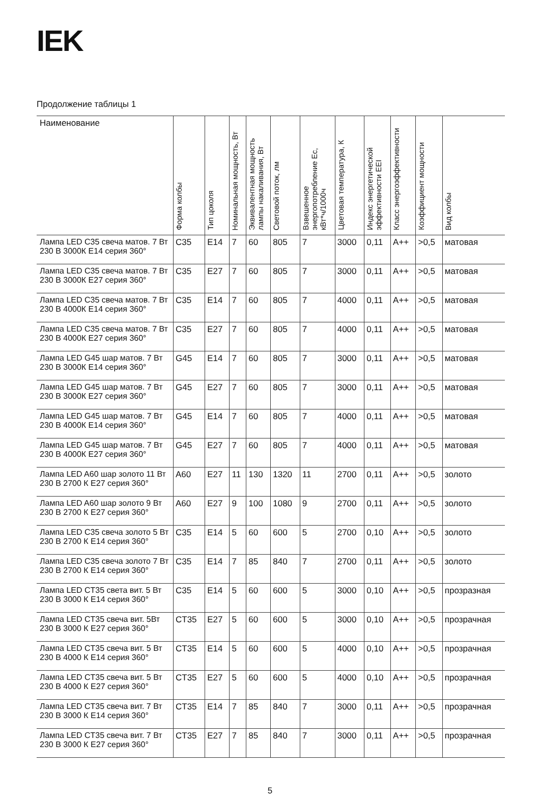IEK
Продолжение таблицы 1
| Наименование | Форма колбы | Тип цоколя | Номинальная мощность, Вт | Эквивалентная мощность лампы накаливания, Вт | Световой поток, лм | Взвешенное энергопотребление Ec, кВт*ч/1000ч | Цветовая температура, К | Индекс энергетической эффективности EEI | Класс энергоэффективности | Коэффициент мощности | Вид колбы |
| --- | --- | --- | --- | --- | --- | --- | --- | --- | --- | --- | --- |
| Лампа LED C35 свеча матов. 7 Вт 230 В 3000К E14 серия 360° | C35 | E14 | 7 | 60 | 805 | 7 | 3000 | 0,11 | A++ | >0,5 | матовая |
| Лампа LED C35 свеча матов. 7 Вт 230 В 3000К E27 серия 360° | C35 | E27 | 7 | 60 | 805 | 7 | 3000 | 0,11 | A++ | >0,5 | матовая |
| Лампа LED C35 свеча матов. 7 Вт 230 В 4000К E14 серия 360° | C35 | E14 | 7 | 60 | 805 | 7 | 4000 | 0,11 | A++ | >0,5 | матовая |
| Лампа LED C35 свеча матов. 7 Вт 230 В 4000К E27 серия 360° | C35 | E27 | 7 | 60 | 805 | 7 | 4000 | 0,11 | A++ | >0,5 | матовая |
| Лампа LED G45 шар матов. 7 Вт 230 В 3000К E14 серия 360° | G45 | E14 | 7 | 60 | 805 | 7 | 3000 | 0,11 | A++ | >0,5 | матовая |
| Лампа LED G45 шар матов. 7 Вт 230 В 3000К E27 серия 360° | G45 | E27 | 7 | 60 | 805 | 7 | 3000 | 0,11 | A++ | >0,5 | матовая |
| Лампа LED G45 шар матов. 7 Вт 230 В 4000К E14 серия 360° | G45 | E14 | 7 | 60 | 805 | 7 | 4000 | 0,11 | A++ | >0,5 | матовая |
| Лампа LED G45 шар матов. 7 Вт 230 В 4000К E27 серия 360° | G45 | E27 | 7 | 60 | 805 | 7 | 4000 | 0,11 | A++ | >0,5 | матовая |
| Лампа LED A60 шар золото 11 Вт 230 В 2700 К E27 серия 360° | A60 | E27 | 11 | 130 | 1320 | 11 | 2700 | 0,11 | A++ | >0,5 | золото |
| Лампа LED A60 шар золото 9 Вт 230 В 2700 К E27 серия 360° | A60 | E27 | 9 | 100 | 1080 | 9 | 2700 | 0,11 | A++ | >0,5 | золото |
| Лампа LED C35 свеча золото 5 Вт 230 В 2700 К E14 серия 360° | C35 | E14 | 5 | 60 | 600 | 5 | 2700 | 0,10 | A++ | >0,5 | золото |
| Лампа LED C35 свеча золото 7 Вт 230 В 2700 К E14 серия 360° | C35 | E14 | 7 | 85 | 840 | 7 | 2700 | 0,11 | A++ | >0,5 | золото |
| Лампа LED CT35 света вит. 5 Вт 230 В 3000 К E14 серия 360° | C35 | E14 | 5 | 60 | 600 | 5 | 3000 | 0,10 | A++ | >0,5 | прозразная |
| Лампа LED CT35 свеча вит. 5Вт 230 В 3000 К E27 серия 360° | CT35 | E27 | 5 | 60 | 600 | 5 | 3000 | 0,10 | A++ | >0,5 | прозрачная |
| Лампа LED CT35 свеча вит. 5 Вт 230 В 4000 К E14 серия 360° | CT35 | E14 | 5 | 60 | 600 | 5 | 4000 | 0,10 | A++ | >0,5 | прозрачная |
| Лампа LED CT35 свеча вит. 5 Вт 230 В 4000 К E27 серия 360° | CT35 | E27 | 5 | 60 | 600 | 5 | 4000 | 0,10 | A++ | >0,5 | прозрачная |
| Лампа LED CT35 свеча вит. 7 Вт 230 В 3000 К E14 серия 360° | CT35 | E14 | 7 | 85 | 840 | 7 | 3000 | 0,11 | A++ | >0,5 | прозрачная |
| Лампа LED CT35 свеча вит. 7 Вт 230 В 3000 К E27 серия 360° | CT35 | E27 | 7 | 85 | 840 | 7 | 3000 | 0,11 | A++ | >0,5 | прозрачная |
5